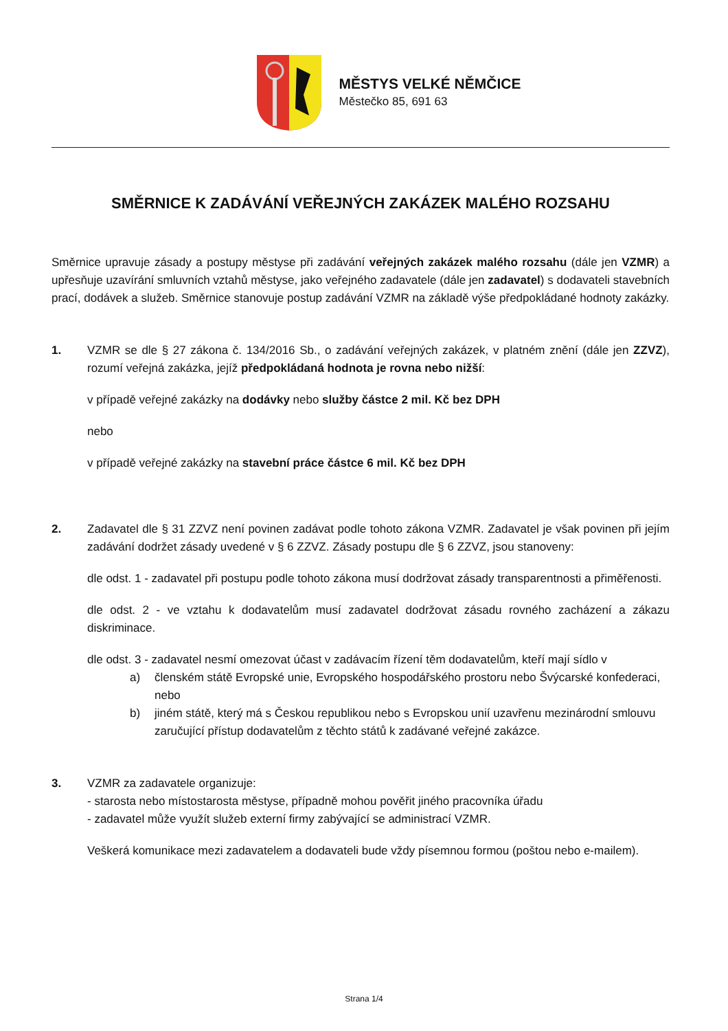MĚSTYS VELKÉ NĚMČICE
Městečko 85, 691 63
SMĚRNICE K ZADÁVÁNÍ VEŘEJNÝCH ZAKÁZEK MALÉHO ROZSAHU
Směrnice upravuje zásady a postupy městyse při zadávání veřejných zakázek malého rozsahu (dále jen VZMR) a upřesňuje uzavírání smluvních vztahů městyse, jako veřejného zadavatele (dále jen zadavatel) s dodavateli stavebních prací, dodávek a služeb. Směrnice stanovuje postup zadávání VZMR na základě výše předpokládané hodnoty zakázky.
1. VZMR se dle § 27 zákona č. 134/2016 Sb., o zadávání veřejných zakázek, v platném znění (dále jen ZZVZ), rozumí veřejná zakázka, jejíž předpokládaná hodnota je rovna nebo nižší:
v případě veřejné zakázky na dodávky nebo služby částce 2 mil. Kč bez DPH
nebo
v případě veřejné zakázky na stavební práce částce 6 mil. Kč bez DPH
2. Zadavatel dle § 31 ZZVZ není povinen zadávat podle tohoto zákona VZMR. Zadavatel je však povinen při jejím zadávání dodržet zásady uvedené v § 6 ZZVZ. Zásady postupu dle § 6 ZZVZ, jsou stanoveny:
dle odst. 1 - zadavatel při postupu podle tohoto zákona musí dodržovat zásady transparentnosti a přiměřenosti.
dle odst. 2 - ve vztahu k dodavatelům musí zadavatel dodržovat zásadu rovného zacházení a zákazu diskriminace.
dle odst. 3 - zadavatel nesmí omezovat účast v zadávacím řízení těm dodavatelům, kteří mají sídlo v
a) členském státě Evropské unie, Evropského hospodářského prostoru nebo Švýcarské konfederaci, nebo
b) jiném státě, který má s Českou republikou nebo s Evropskou unií uzavřenu mezinárodní smlouvu zaručující přístup dodavatelům z těchto států k zadávané veřejné zakázce.
3. VZMR za zadavatele organizuje:
- starosta nebo místostarosta městyse, případně mohou pověřit jiného pracovníka úřadu
- zadavatel může využít služeb externí firmy zabývající se administrací VZMR.
Veškerá komunikace mezi zadavatelem a dodavateli bude vždy písemnou formou (poštou nebo e-mailem).
Strana 1/4